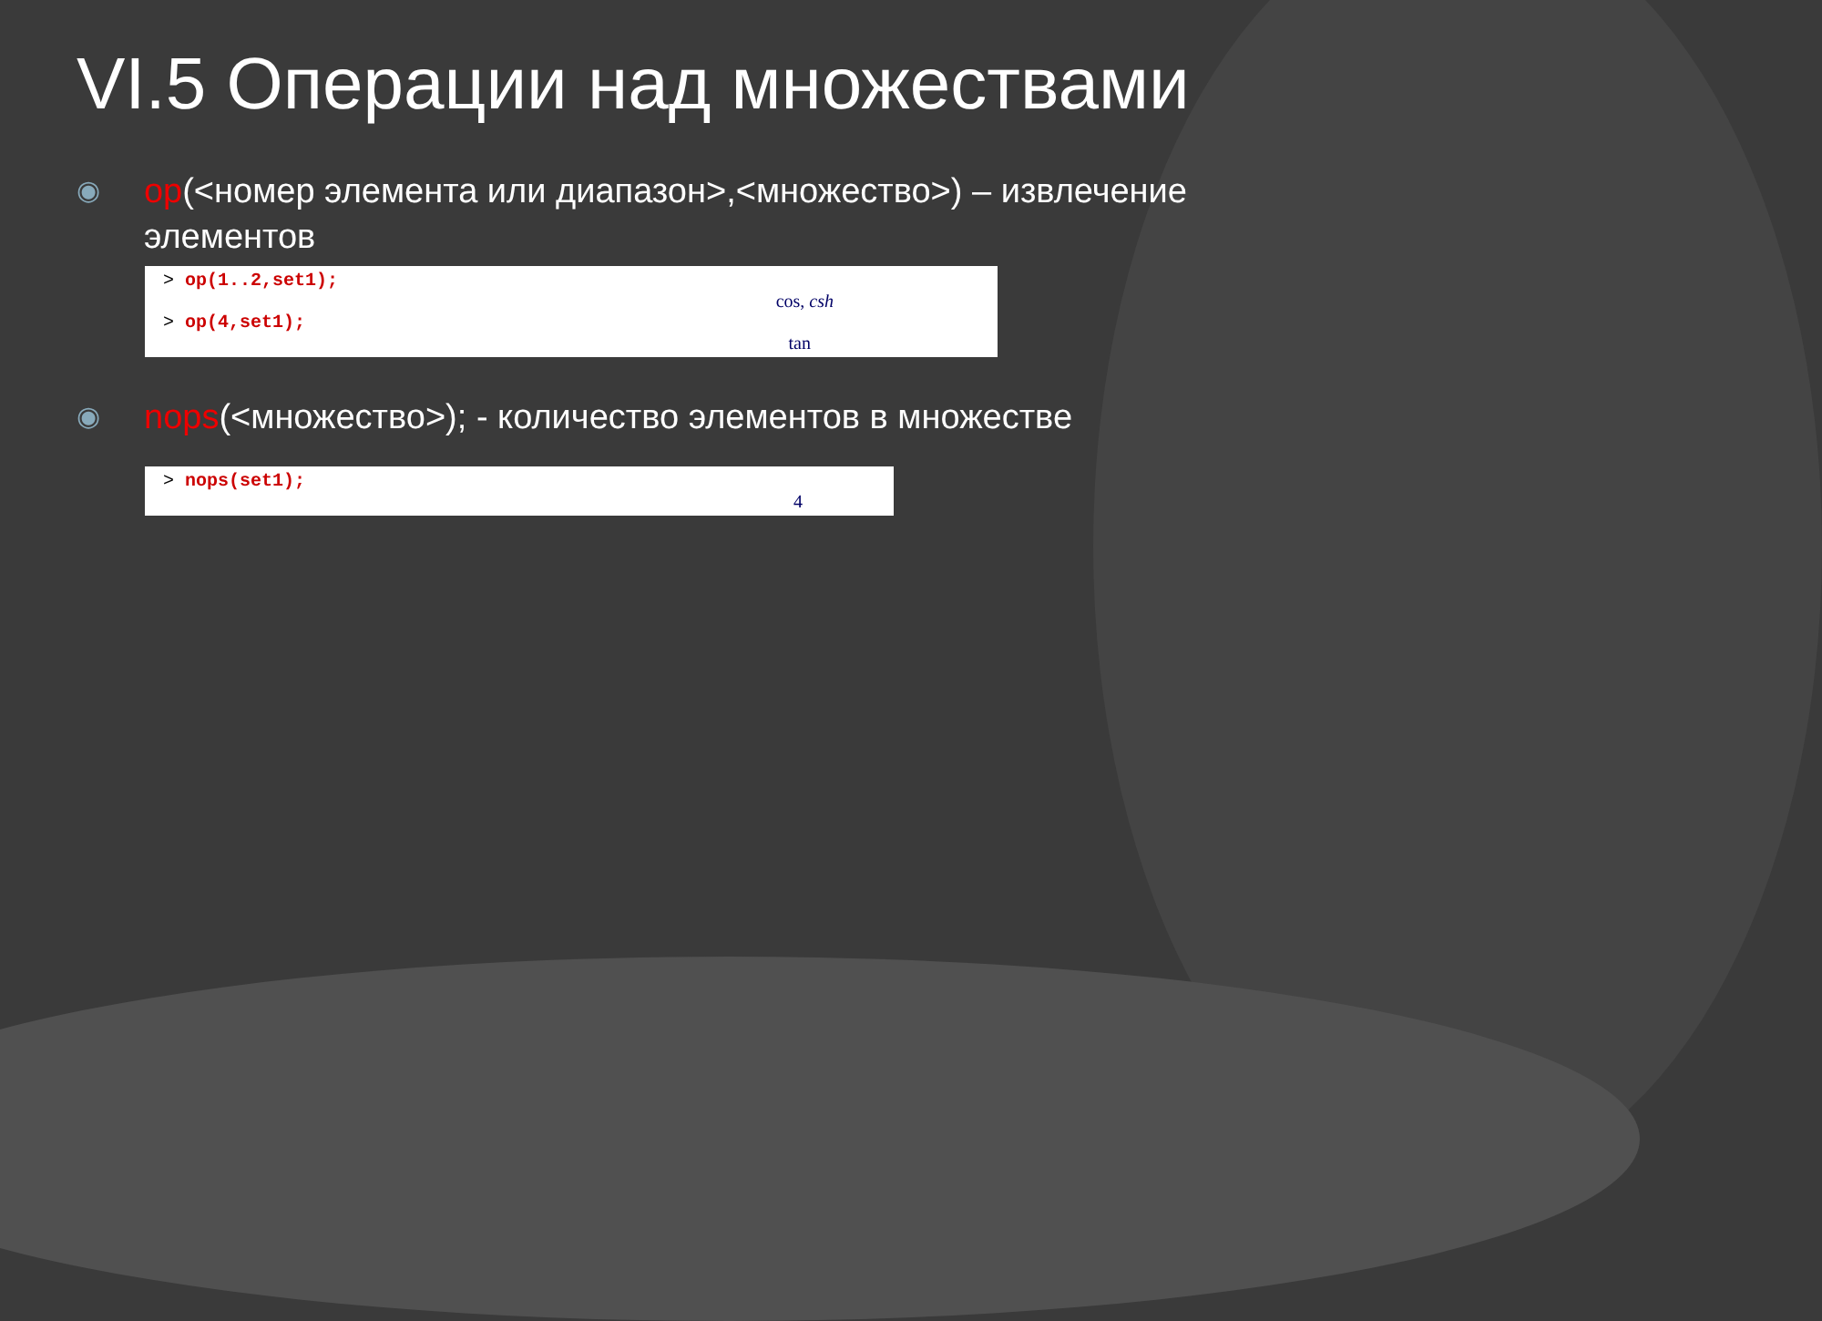VI.5 Операции над множествами
◉
op(<номер элемента или диапазон>,<множество>) – извлечение элементов
> op(1..2,set1);
cos, csh
> op(4,set1);
tan
◉
nops(<множество>); - количество элементов в множестве
> nops(set1);
4